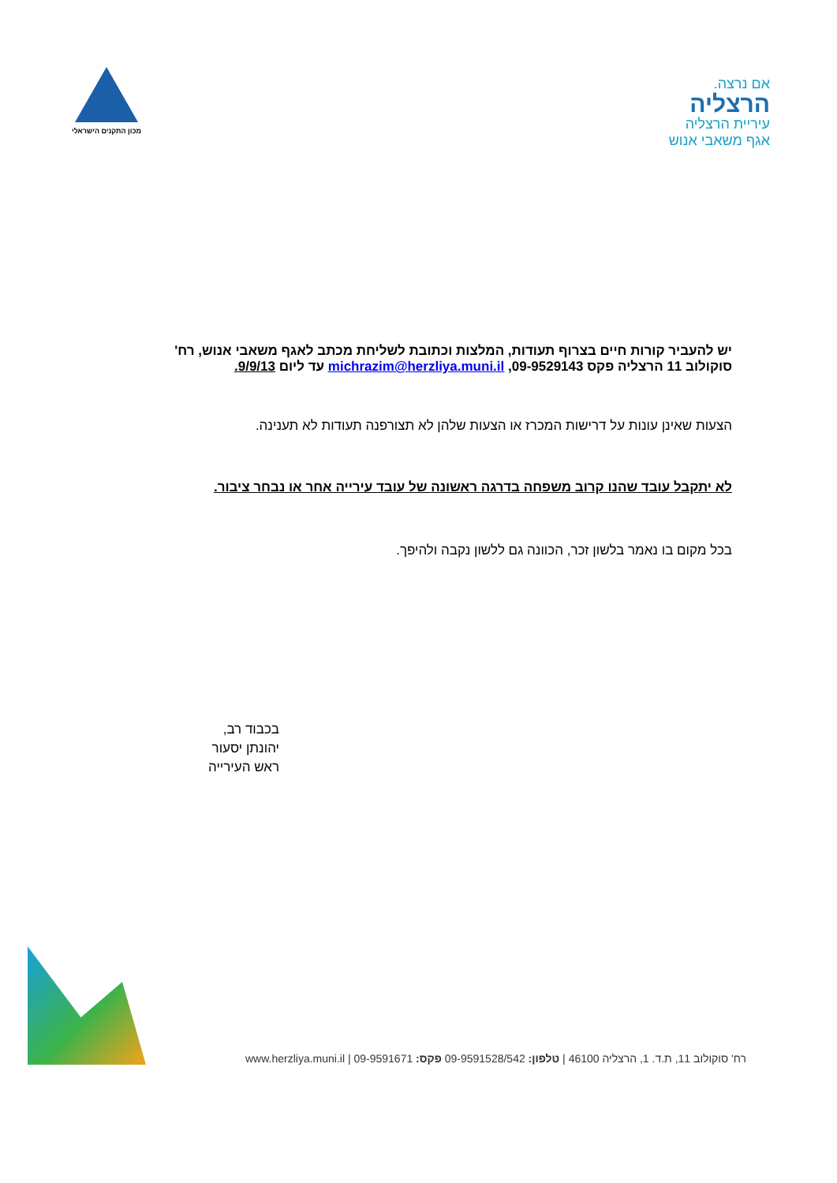אם נרצה.
הרצליה
עיריית הרצליה
אגף משאבי אנוש
מכון התקנים הישראלי
יש להעביר קורות חיים בצרוף תעודות, המלצות וכתובת לשליחת מכתב לאגף משאבי אנוש, רח' סוקולוב 11 הרצליה פקס 09-9529143, michrazim@herzliya.muni.il עד ליום 9/9/13.
הצעות שאינן עונות על דרישות המכרז או הצעות שלהן לא תצורפנה תעודות לא תענינה.
לא יתקבל עובד שהנו קרוב משפחה בדרגה ראשונה של עובד עירייה אחר או נבחר ציבור.
בכל מקום בו נאמר בלשון זכר, הכוונה גם ללשון נקבה ולהיפך.
בכבוד רב,
יהונתן יסעור
ראש העירייה
רח' סוקולוב 11, ת.ד. 1, הרצליה 46100 | טלפון: 09-9591528/542 פקס: 09-9591671 | www.herzliya.muni.il